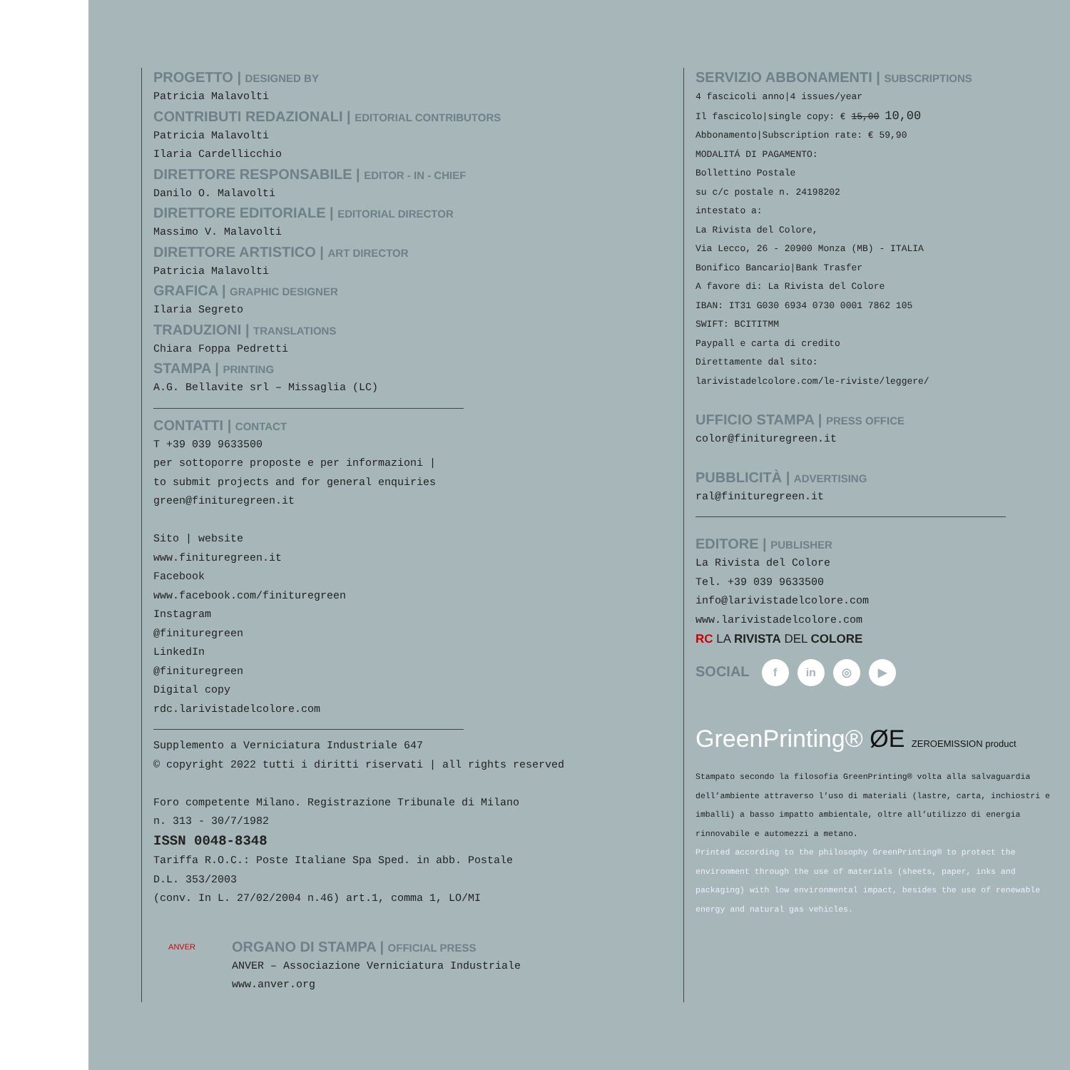PROGETTO | DESIGNED BY
Patricia Malavolti
CONTRIBUTI REDAZIONALI | EDITORIAL CONTRIBUTORS
Patricia Malavolti
Ilaria Cardellicchio
DIRETTORE RESPONSABILE | EDITOR - IN - CHIEF
Danilo O. Malavolti
DIRETTORE EDITORIALE | EDITORIAL DIRECTOR
Massimo V. Malavolti
DIRETTORE ARTISTICO | ART DIRECTOR
Patricia Malavolti
GRAFICA | GRAPHIC DESIGNER
Ilaria Segreto
TRADUZIONI | TRANSLATIONS
Chiara Foppa Pedretti
STAMPA | PRINTING
A.G. Bellavite srl – Missaglia (LC)
CONTATTI | CONTACT
T +39 039 9633500
per sottoporre proposte e per informazioni |
to submit projects and for general enquiries
green@finituregreen.it
Sito | website
www.finituregreen.it
Facebook
www.facebook.com/finituregreen
Instagram
@finituregreen
LinkedIn
@finituregreen
Digital copy
rdc.larivistadelcolore.com
Supplemento a Verniciatura Industriale 647
© copyright 2022 tutti i diritti riservati | all rights reserved
Foro competente Milano. Registrazione Tribunale di Milano
n. 313 - 30/7/1982
ISSN 0048-8348
Tariffa R.O.C.: Poste Italiane Spa Sped. in abb. Postale
D.L. 353/2003
(conv. In L. 27/02/2004 n.46) art.1, comma 1, LO/MI
ANVER
ORGANO DI STAMPA | OFFICIAL PRESS
ANVER – Associazione Verniciatura Industriale
www.anver.org
SERVIZIO ABBONAMENTI | SUBSCRIPTIONS
4 fascicoli anno|4 issues/year
Il fascicolo|single copy: € 15,00 10,00
Abbonamento|Subscription rate: € 59,90
MODALITÁ DI PAGAMENTO:
Bollettino Postale
su c/c postale n. 24198202
intestato a:
La Rivista del Colore,
Via Lecco, 26 - 20900 Monza (MB) - ITALIA
Bonifico Bancario|Bank Trasfer
A favore di: La Rivista del Colore
IBAN: IT31 G030 6934 0730 0001 7862 105
SWIFT: BCITITMM
Paypall e carta di credito
Direttamente dal sito:
larivistadelcolore.com/le-riviste/leggere/
UFFICIO STAMPA | PRESS OFFICE
color@finituregreen.it
PUBBLICITÀ | ADVERTISING
ral@finituregreen.it
EDITORE | PUBLISHER
La Rivista del Colore
Tel. +39 039 9633500
info@larivistadelcolore.com
www.larivistadelcolore.com
RC LA RIVISTA DEL COLORE
SOCIAL f in ◎ ▶
GreenPrinting® ØE ZEROEMISSION product
Stampato secondo la filosofia GreenPrinting® volta alla salvaguardia dell’ambiente attraverso l’uso di materiali (lastre, carta, inchiostri e imballi) a basso impatto ambientale, oltre all’utilizzo di energia rinnovabile e automezzi a metano.
Printed according to the philosophy GreenPrinting® to protect the environment through the use of materials (sheets, paper, inks and packaging) with low environmental impact, besides the use of renewable energy and natural gas vehicles.